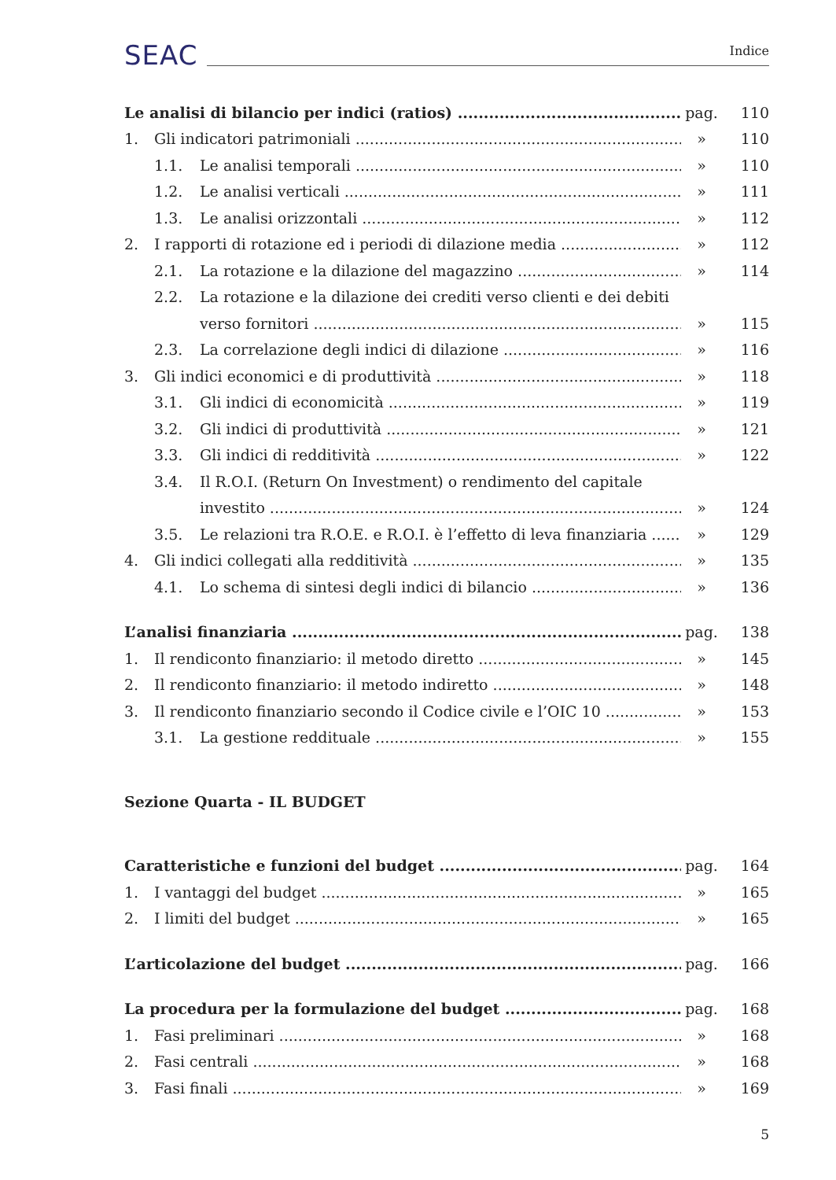SEAC Indice
Le analisi di bilancio per indici (ratios) pag. 110
1. Gli indicatori patrimoniali » 110
1.1. Le analisi temporali » 110
1.2. Le analisi verticali » 111
1.3. Le analisi orizzontali » 112
2. I rapporti di rotazione ed i periodi di dilazione media » 112
2.1. La rotazione e la dilazione del magazzino » 114
2.2. La rotazione e la dilazione dei crediti verso clienti e dei debiti
verso fornitori » 115
2.3. La correlazione degli indici di dilazione » 116
3. Gli indici economici e di produttività » 118
3.1. Gli indici di economicità » 119
3.2. Gli indici di produttività » 121
3.3. Gli indici di redditività » 122
3.4. Il R.O.I. (Return On Investment) o rendimento del capitale
investito » 124
3.5. Le relazioni tra R.O.E. e R.O.I. è l’effetto di leva finanziaria » 129
4. Gli indici collegati alla redditività » 135
4.1. Lo schema di sintesi degli indici di bilancio » 136
L’analisi finanziaria pag. 138
1. Il rendiconto finanziario: il metodo diretto » 145
2. Il rendiconto finanziario: il metodo indiretto » 148
3. Il rendiconto finanziario secondo il Codice civile e l’OIC 10 » 153
3.1. La gestione reddituale » 155
Sezione Quarta - IL BUDGET
Caratteristiche e funzioni del budget pag. 164
1. I vantaggi del budget » 165
2. I limiti del budget » 165
L’articolazione del budget pag. 166
La procedura per la formulazione del budget pag. 168
1. Fasi preliminari » 168
2. Fasi centrali » 168
3. Fasi finali » 169
5